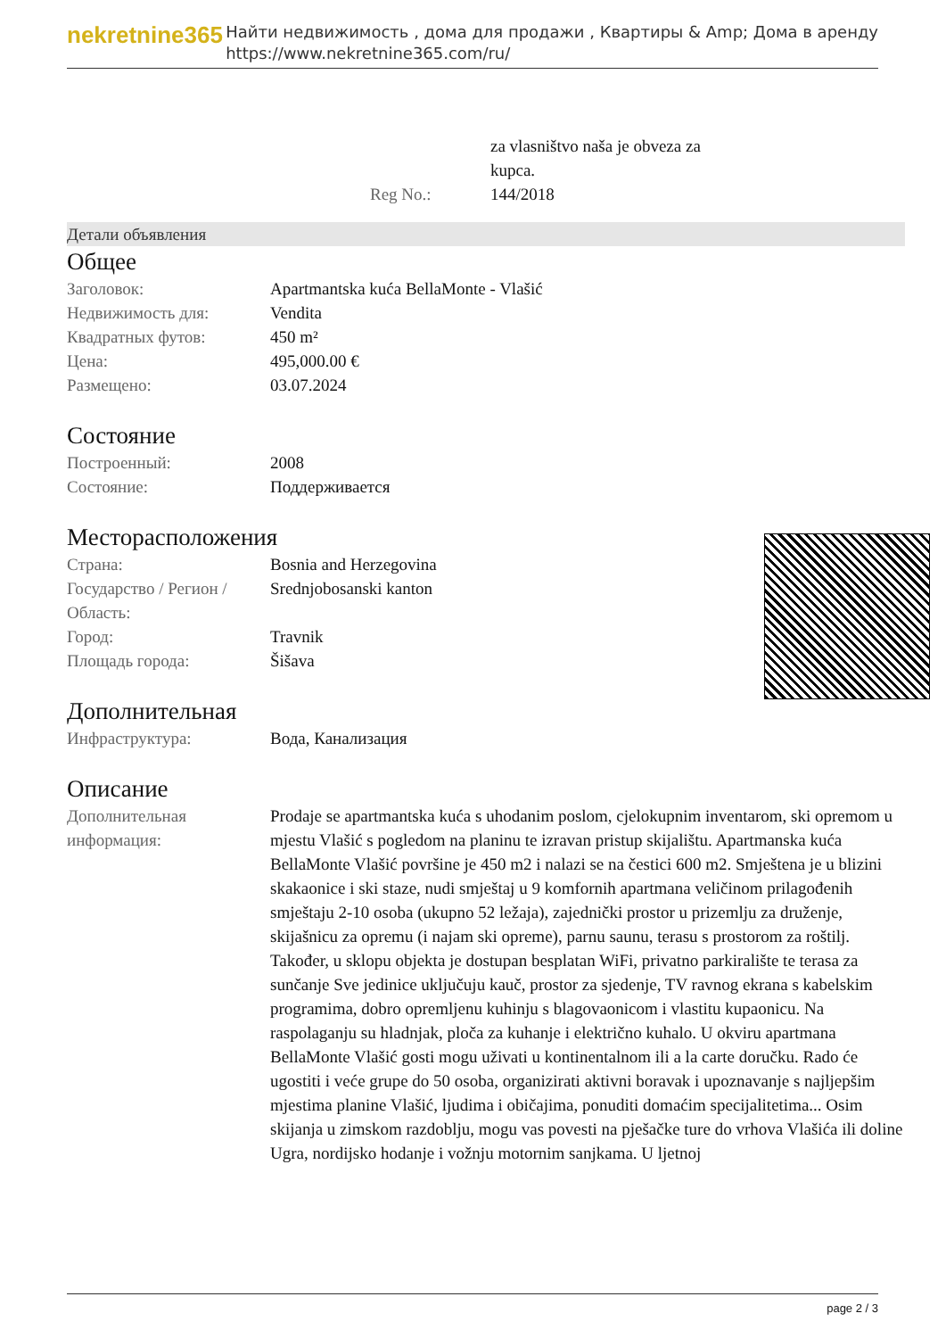nekretnine365
Найти недвижимость , дома для продажи , Квартиры & Amp; Дома в аренду
https://www.nekretnine365.com/ru/
| | za vlasništvo naša je obveza za kupca. |
| Reg No.: | 144/2018 |
Детали объявления
Общее
| Заголовок: | Apartmantska kuća BellaMonte - Vlašić |
| Недвижимость для: | Vendita |
| Квадратных футов: | 450 m² |
| Цена: | 495,000.00 € |
| Размещено: | 03.07.2024 |
Состояние
| Построенный: | 2008 |
| Состояние: | Поддерживается |
Месторасположения
| Страна: | Bosnia and Herzegovina |
| Государство / Регион / Область: | Srednjobosanski kanton |
| Город: | Travnik |
| Площадь города: | Šišava |
Дополнительная
| Инфраструктура: | Вода, Канализация |
Описание
| Дополнительная информация: | Prodaje se apartmantska kuća s uhodanim poslom, cjelokupnim inventarom, ski opremom u mjestu Vlašić s pogledom na planinu te izravan pristup skijalištu. Apartmanska kuća BellaMonte Vlašić površine je 450 m2 i nalazi se na čestici 600 m2. Smještena je u blizini skakaonice i ski staze, nudi smještaj u 9 komfornih apartmana veličinom prilagođenih smještaju 2-10 osoba (ukupno 52 ležaja), zajednički prostor u prizemlju za druženje, skijašnicu za opremu (i najam ski opreme), parnu saunu, terasu s prostorom za roštilj. Također, u sklopu objekta je dostupan besplatan WiFi, privatno parkiralište te terasa za sunčanje Sve jedinice uključuju kauč, prostor za sjedenje, TV ravnog ekrana s kabelskim programima, dobro opremljenu kuhinju s blagovaonicom i vlastitu kupaonicu. Na raspolaganju su hladnjak, ploča za kuhanje i električno kuhalo. U okviru apartmana BellaMonte Vlašić gosti mogu uživati u kontinentalnom ili a la carte doručku. Rado će ugostiti i veće grupe do 50 osoba, organizirati aktivni boravak i upoznavanje s najljepšim mjestima planine Vlašić, ljudima i običajima, ponuditi domaćim specijalitetima... Osim skijanja u zimskom razdoblju, mogu vas povesti na pješačke ture do vrhova Vlašića ili doline Ugra, nordijsko hodanje i vožnju motornim sanjkama. U ljetnoj |
page 2 / 3